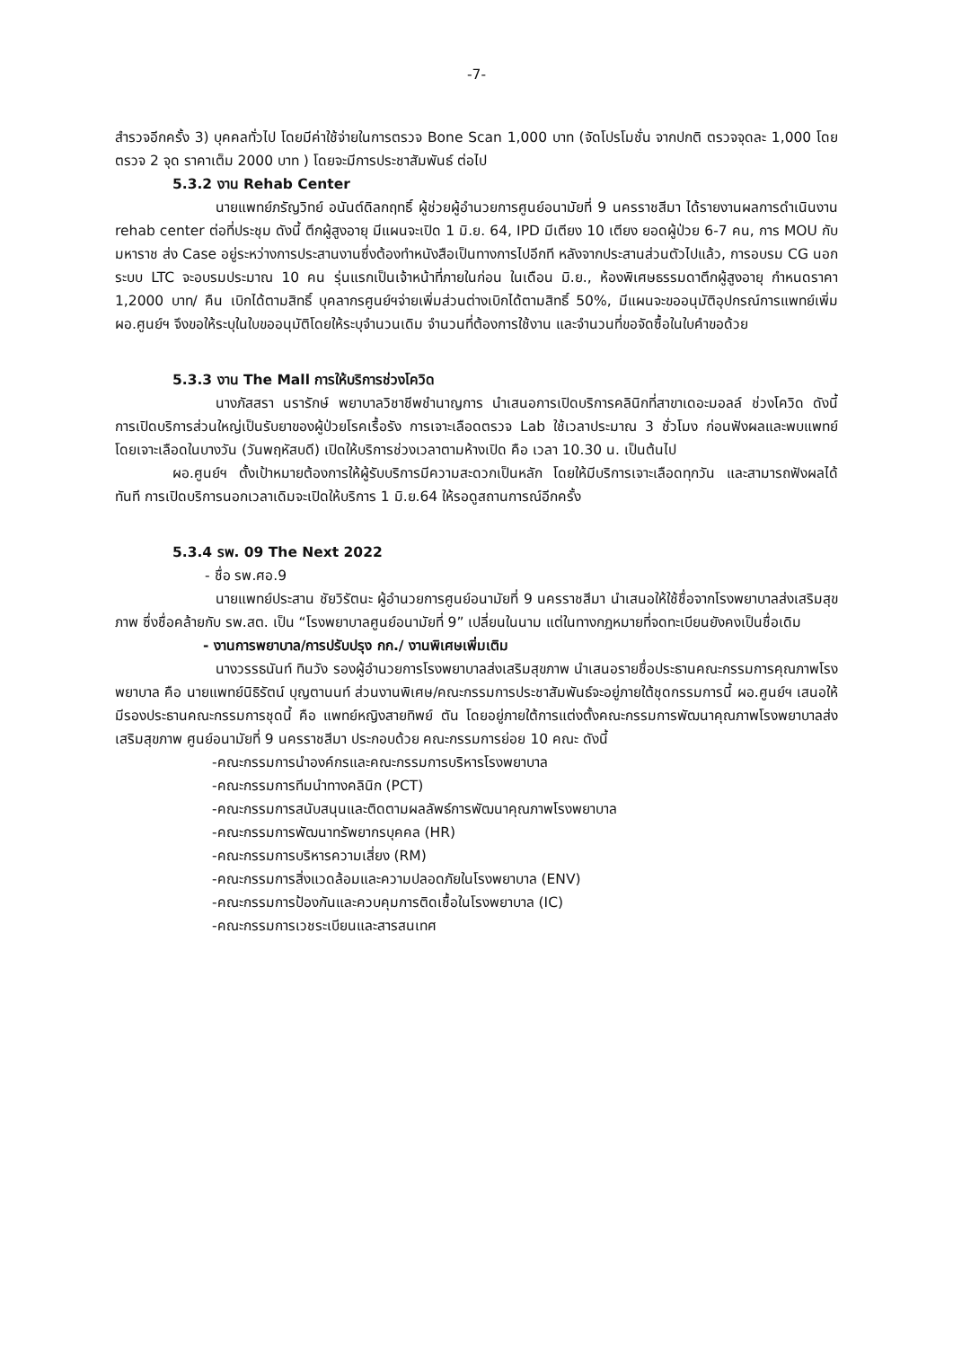-7-
สำรวจอีกครั้ง 3) บุคคลทั่วไป โดยมีค่าใช้จ่ายในการตรวจ Bone Scan 1,000 บาท (จัดโปรโมชั่น จากปกติ ตรวจจุดละ 1,000 โดยตรวจ 2 จุด ราคาเต็ม 2000 บาท ) โดยจะมีการประชาสัมพันธ์ ต่อไป
5.3.2 งาน Rehab Center
นายแพทย์ภรัญวิทย์ อนันต์ดิลกฤทธิ์ ผู้ช่วยผู้อำนวยการศูนย์อนามัยที่ 9 นครราชสีมา ได้รายงานผลการดำเนินงาน rehab center ต่อที่ประชุม ดังนี้ ตึกผู้สูงอายุ มีแผนจะเปิด 1 มิ.ย. 64, IPD มีเตียง 10 เตียง ยอดผู้ป่วย 6-7 คน, การ MOU กับมหาราช ส่ง Case อยู่ระหว่างการประสานงานซึ่งต้องทำหนังสือเป็นทางการไปอีกที หลังจากประสานส่วนตัวไปแล้ว, การอบรม CG นอกระบบ LTC จะอบรมประมาณ 10 คน รุ่นแรกเป็นเจ้าหน้าที่ภายในก่อน ในเดือน มิ.ย., ห้องพิเศษธรรมดาตึกผู้สูงอายุ กำหนดราคา 1,2000 บาท/ คืน เบิกได้ตามสิทธิ์ บุคลากรศูนย์ฯจ่ายเพิ่มส่วนต่างเบิกได้ตามสิทธิ์ 50%, มีแผนจะขออนุมัติอุปกรณ์การแพทย์เพิ่ม ผอ.ศูนย์ฯ จึงขอให้ระบุในใบขออนุมัติโดยให้ระบุจำนวนเดิม จำนวนที่ต้องการใช้งาน และจำนวนที่ขอจัดซื้อในใบคำขอด้วย
5.3.3 งาน The Mall การให้บริการช่วงโควิด
นางภัสสรา นรารักษ์ พยาบาลวิชาชีพชำนาญการ นำเสนอการเปิดบริการคลินิกที่สาขาเดอะมอลล์ ช่วงโควิด ดังนี้ การเปิดบริการส่วนใหญ่เป็นรับยาของผู้ป่วยโรคเรื้อรัง การเจาะเลือดตรวจ Lab ใช้เวลาประมาณ 3 ชั่วโมง ก่อนฟังผลและพบแพทย์ โดยเจาะเลือดในบางวัน (วันพฤหัสบดี) เปิดให้บริการช่วงเวลาตามห้างเปิด คือ เวลา 10.30 น. เป็นต้นไป
ผอ.ศูนย์ฯ ตั้งเป้าหมายต้องการให้ผู้รับบริการมีความสะดวกเป็นหลัก โดยให้มีบริการเจาะเลือดทุกวัน และสามารถฟังผลได้ทันที การเปิดบริการนอกเวลาเดิมจะเปิดให้บริการ 1 มิ.ย.64 ให้รอดูสถานการณ์อีกครั้ง
5.3.4 รพ. 09 The Next 2022
- ชื่อ รพ.ศอ.9
นายแพทย์ประสาน ชัยวิรัตนะ ผู้อำนวยการศูนย์อนามัยที่ 9 นครราชสีมา นำเสนอให้ใช้ชื่อจากโรงพยาบาลส่งเสริมสุขภาพ ซึ่งชื่อคล้ายกับ รพ.สต. เป็น “โรงพยาบาลศูนย์อนามัยที่ 9” เปลี่ยนในนาม แต่ในทางกฎหมายที่จดทะเบียนยังคงเป็นชื่อเดิม
- งานการพยาบาล/การปรับปรุง กก./ งานพิเศษเพิ่มเติม
นางวรรธนันท์ ทินวัง รองผู้อำนวยการโรงพยาบาลส่งเสริมสุขภาพ นำเสนอรายชื่อประธานคณะกรรมการคุณภาพโรงพยาบาล คือ นายแพทย์นิธิรัตน์ บุญตานนท์ ส่วนงานพิเศษ/คณะกรรมการประชาสัมพันธ์จะอยู่ภายใต้ชุดกรรมการนี้ ผอ.ศูนย์ฯ เสนอให้มีรองประธานคณะกรรมการชุดนี้ คือ แพทย์หญิงสายทิพย์ ตัน โดยอยู่ภายใต้การแต่งตั้งคณะกรรมการพัฒนาคุณภาพโรงพยาบาลส่งเสริมสุขภาพ ศูนย์อนามัยที่ 9 นครราชสีมา ประกอบด้วย คณะกรรมการย่อย 10 คณะ ดังนี้
-คณะกรรมการนำองค์กรและคณะกรรมการบริหารโรงพยาบาล
-คณะกรรมการทีมนำทางคลินิก (PCT)
-คณะกรรมการสนับสนุนและติดตามผลลัพธ์การพัฒนาคุณภาพโรงพยาบาล
-คณะกรรมการพัฒนาทรัพยากรบุคคล (HR)
-คณะกรรมการบริหารความเสี่ยง (RM)
-คณะกรรมการสิ่งแวดล้อมและความปลอดภัยในโรงพยาบาล (ENV)
-คณะกรรมการป้องกันและควบคุมการติดเชื้อในโรงพยาบาล (IC)
-คณะกรรมการเวชระเบียนและสารสนเทศ